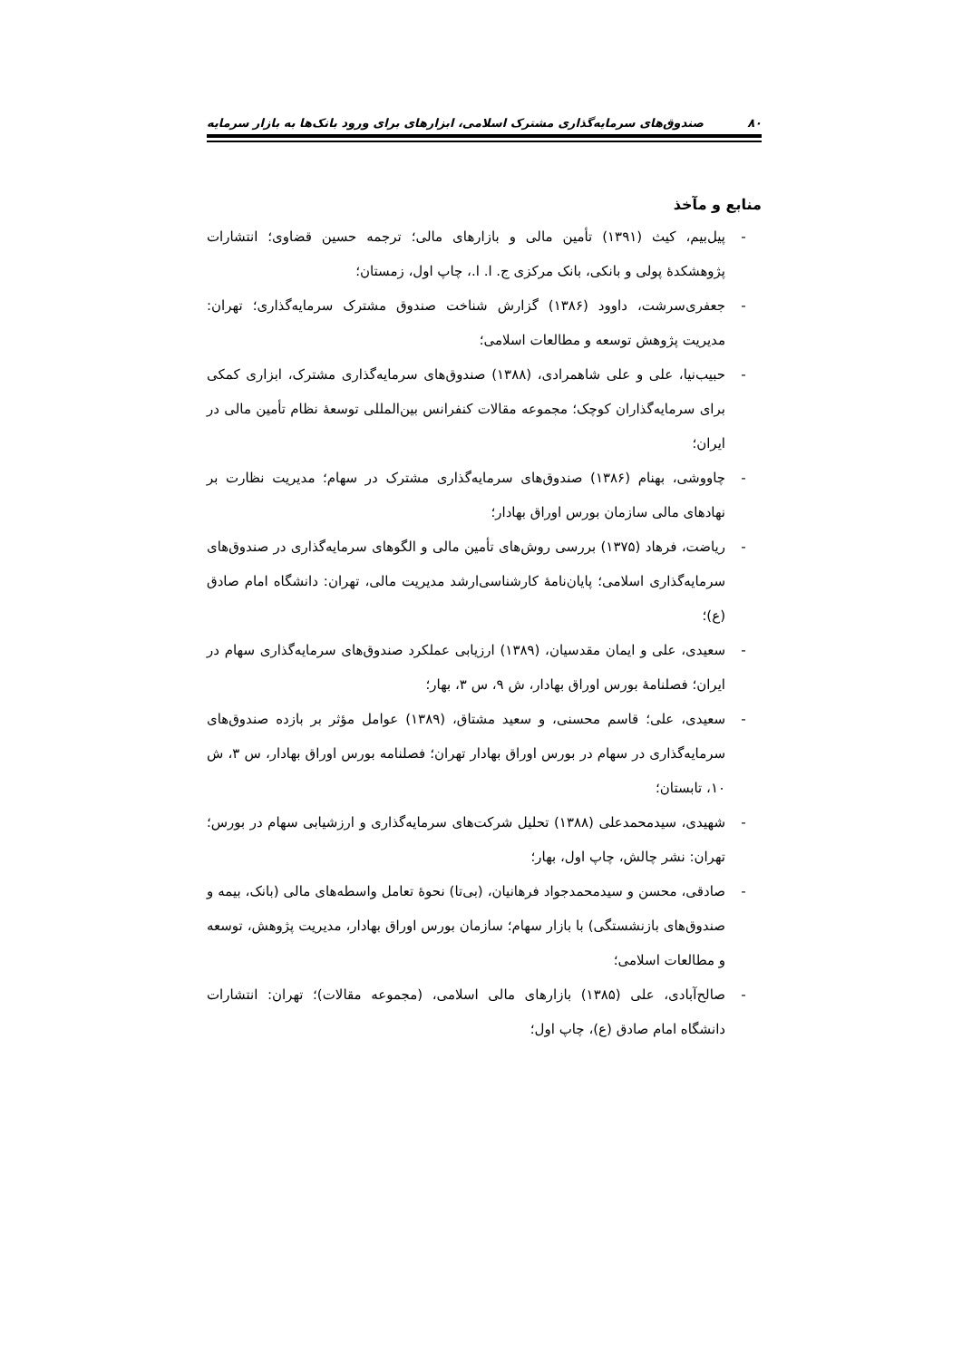۸۰ صندوق‌های سرمایه‌گذاری مشترک اسلامی، ابزارهای برای ورود بانک‌ها به بازار سرمایه
منابع و مآخذ
- پیل‌بیم، کیث (۱۳۹۱) تأمین مالی و بازارهای مالی؛ ترجمه حسین قضاوی؛ انتشارات پژوهشکدهٔ پولی و بانکی، بانک مرکزی ج. ا. ا.، چاپ اول، زمستان؛
- جعفری‌سرشت، داوود (۱۳۸۶) گزارش شناخت صندوق مشترک سرمایه‌گذاری؛ تهران: مدیریت پژوهش توسعه و مطالعات اسلامی؛
- حبیب‌نیا، علی و علی شاهمرادی، (۱۳۸۸) صندوق‌های سرمایه‌گذاری مشترک، ابزاری کمکی برای سرمایه‌گذاران کوچک؛ مجموعه مقالات کنفرانس بین‌المللی توسعهٔ نظام تأمین مالی در ایران؛
- چاووشی، بهنام (۱۳۸۶) صندوق‌های سرمایه‌گذاری مشترک در سهام؛ مدیریت نظارت بر نهادهای مالی سازمان بورس اوراق بهادار؛
- ریاضت، فرهاد (۱۳۷۵) بررسی روش‌های تأمین مالی و الگوهای سرمایه‌گذاری در صندوق‌های سرمایه‌گذاری اسلامی؛ پایان‌نامهٔ کارشناسی‌ارشد مدیریت مالی، تهران: دانشگاه امام صادق (ع)؛
- سعیدی، علی و ایمان مقدسیان، (۱۳۸۹) ارزیابی عملکرد صندوق‌های سرمایه‌گذاری سهام در ایران؛ فصلنامهٔ بورس اوراق بهادار، ش ۹، س ۳، بهار؛
- سعیدی، علی؛ قاسم محسنی، و سعید مشتاق، (۱۳۸۹) عوامل مؤثر بر بازده صندوق‌های سرمایه‌گذاری در سهام در بورس اوراق بهادار تهران؛ فصلنامه بورس اوراق بهادار، س ۳، ش ۱۰، تابستان؛
- شهیدی، سیدمحمدعلی (۱۳۸۸) تحلیل شرکت‌های سرمایه‌گذاری و ارزشیابی سهام در بورس؛ تهران: نشر چالش، چاپ اول، بهار؛
- صادقی، محسن و سیدمحمدجواد فرهانیان، (بی‌تا) نحوهٔ تعامل واسطه‌های مالی (بانک، بیمه و صندوق‌های بازنشستگی) با بازار سهام؛ سازمان بورس اوراق بهادار، مدیریت پژوهش، توسعه و مطالعات اسلامی؛
- صالح‌آبادی، علی (۱۳۸۵) بازارهای مالی اسلامی، (مجموعه مقالات)؛ تهران: انتشارات دانشگاه امام صادق (ع)، چاپ اول؛